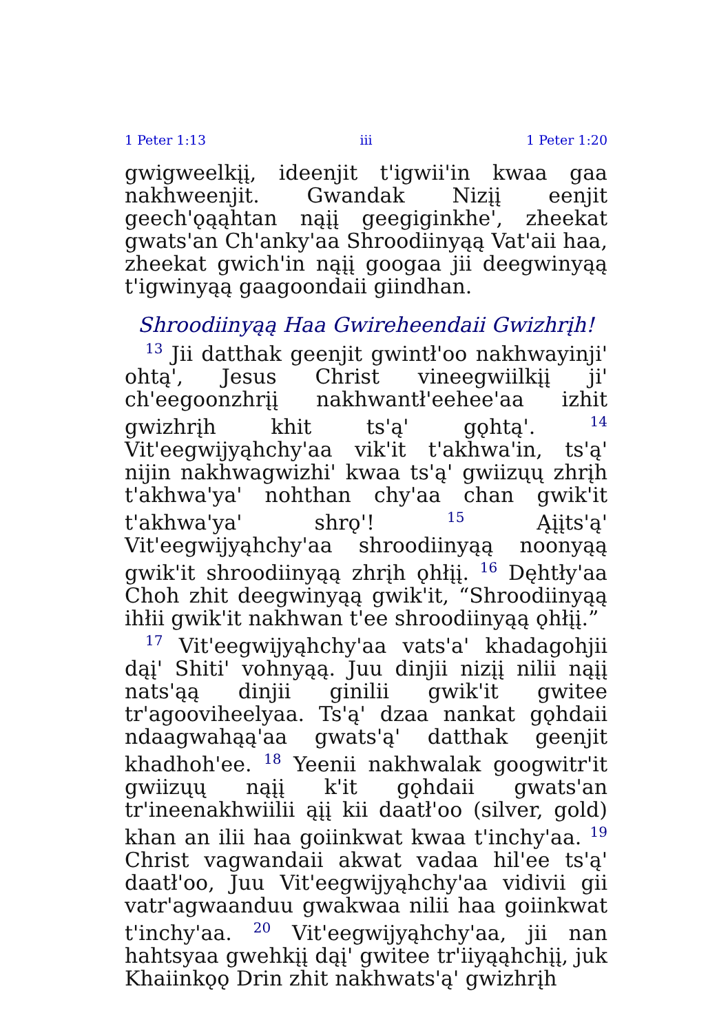1 Peter 1:13 iii 1 Peter 1:20
gwigweelkįį, ideenjit t'igwii'in kwaa gaa nakhweenjit. Gwandak Nizįį eenjit geech'ǫąąhtan nąįį geegiginkhe', zheekat gwats'an Ch'anky'aa Shroodiinyąą Vat'aii haa, zheekat gwich'in nąįį googaa jii deegwinyąą t'igwinyąą gaagoondaii giindhan.
Shroodiinyąą Haa Gwireheendaii Gwizhrįh!
<sup>13</sup> Jii datthak geenjit gwintł'oo nakhwayinji' ohtą', Jesus Christ vineegwiilkįį ji' ch'eegoonzhrįį nakhwantł'eehee'aa izhit gwizhrįh khit ts'ą' gǫhtą'. <sup>14</sup> Vit'eegwijyąhchy'aa vik'it t'akhwa'in, ts'ą' nijin nakhwagwizhi' kwaa ts'ą' gwiizųų zhrįh t'akhwa'ya' nohthan chy'aa chan gwik'it t'akhwa'ya' shrǫ'! <sup>15</sup> Ąįįts'ą' Vit'eegwijyąhchy'aa shroodiinyąą noonyąą gwik'it shroodiinyąą zhrįh ǫhłįį. <sup>16</sup> Dęhtły'aa Choh zhit deegwinyąą gwik'it, “Shroodiinyąą ihłii gwik'it nakhwan t'ee shroodiinyąą ǫhłįį.”
<sup>17</sup> Vit'eegwijyąhchy'aa vats'a' khadagohjii dąį' Shiti' vohnyąą. Juu dinjii nizįį nilii nąįį nats'ąą dinjii ginilii gwik'it gwitee tr'agooviheelyaa. Ts'ą' dzaa nankat gǫhdaii ndaagwahąą'aa gwats'ą' datthak geenjit khadhoh'ee. <sup>18</sup> Yeenii nakhwalak googwitr'it gwiizųų nąįį k'it gǫhdaii gwats'an tr'ineenakhwiilii ąįį kii daatł'oo (silver, gold) khan an ilii haa goiinkwat kwaa t'inchy'aa. <sup>19</sup> Christ vagwandaii akwat vadaa hil'ee ts'ą' daatł'oo, Juu Vit'eegwijyąhchy'aa vidivii gii vatr'agwaanduu gwakwaa nilii haa goiinkwat t'inchy'aa. <sup>20</sup> Vit'eegwijyąhchy'aa, jii nan hahtsyaa gwehkįį dąį' gwitee tr'iiyąąhchįį, juk Khaiinkǫǫ Drin zhit nakhwats'ą' gwizhrįh